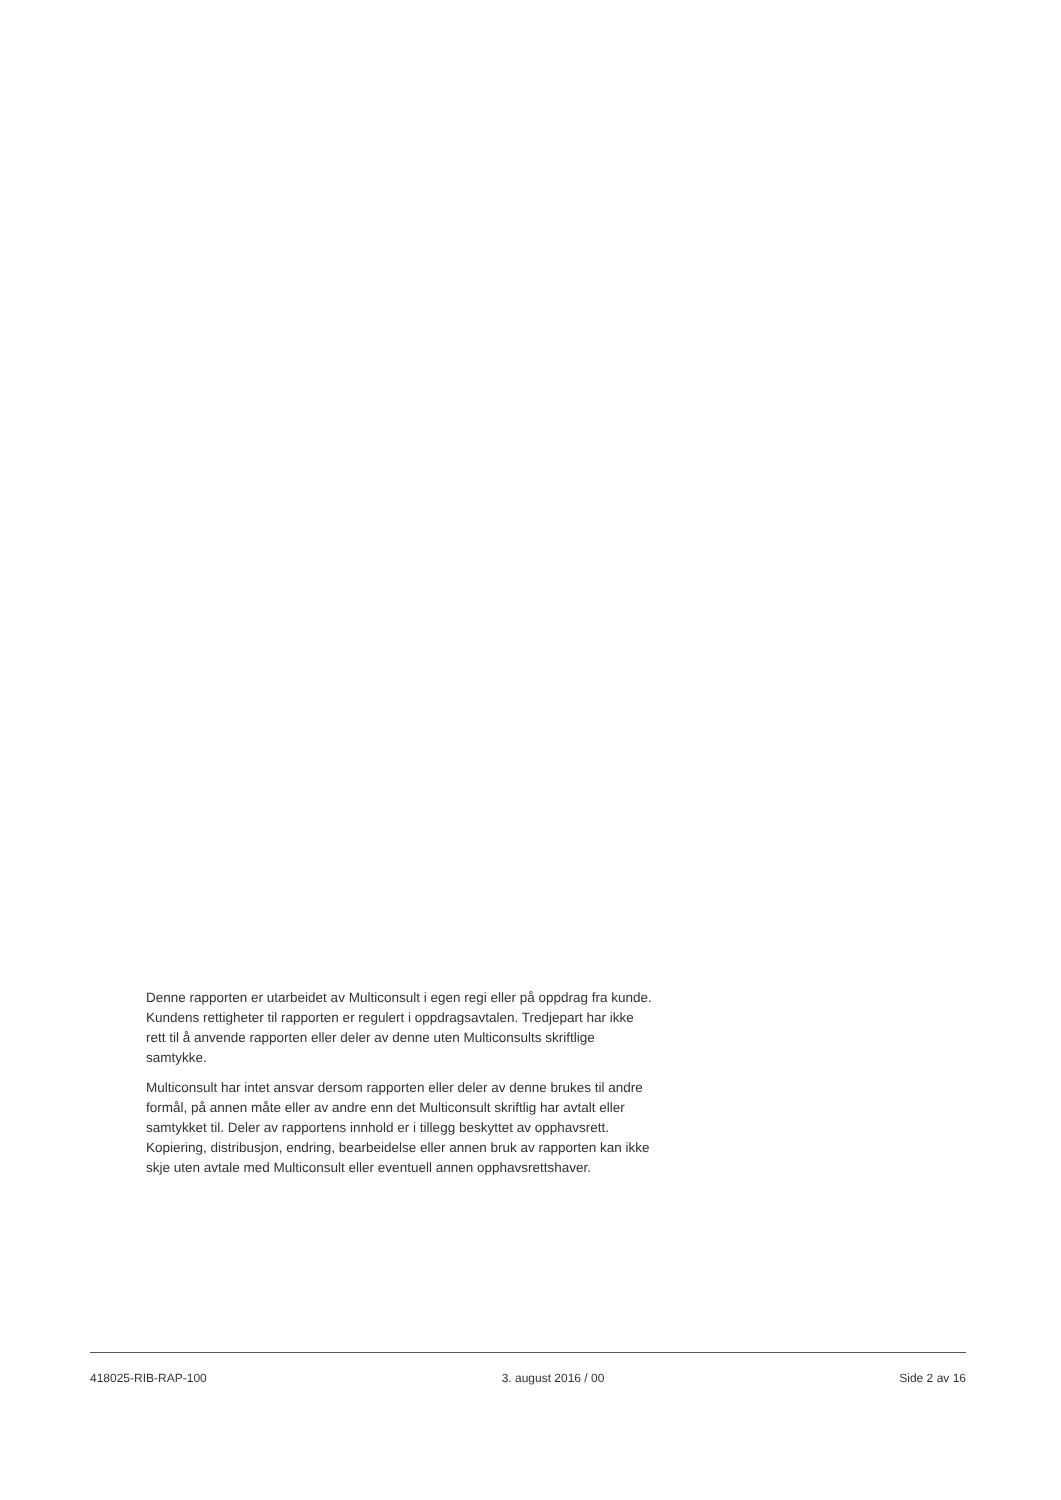Denne rapporten er utarbeidet av Multiconsult i egen regi eller på oppdrag fra kunde. Kundens rettigheter til rapporten er regulert i oppdragsavtalen. Tredjepart har ikke rett til å anvende rapporten eller deler av denne uten Multiconsults skriftlige samtykke.
Multiconsult har intet ansvar dersom rapporten eller deler av denne brukes til andre formål, på annen måte eller av andre enn det Multiconsult skriftlig har avtalt eller samtykket til. Deler av rapportens innhold er i tillegg beskyttet av opphavsrett. Kopiering, distribusjon, endring, bearbeidelse eller annen bruk av rapporten kan ikke skje uten avtale med Multiconsult eller eventuell annen opphavsrettshaver.
418025-RIB-RAP-100 3. august 2016 / 00 Side 2 av 16